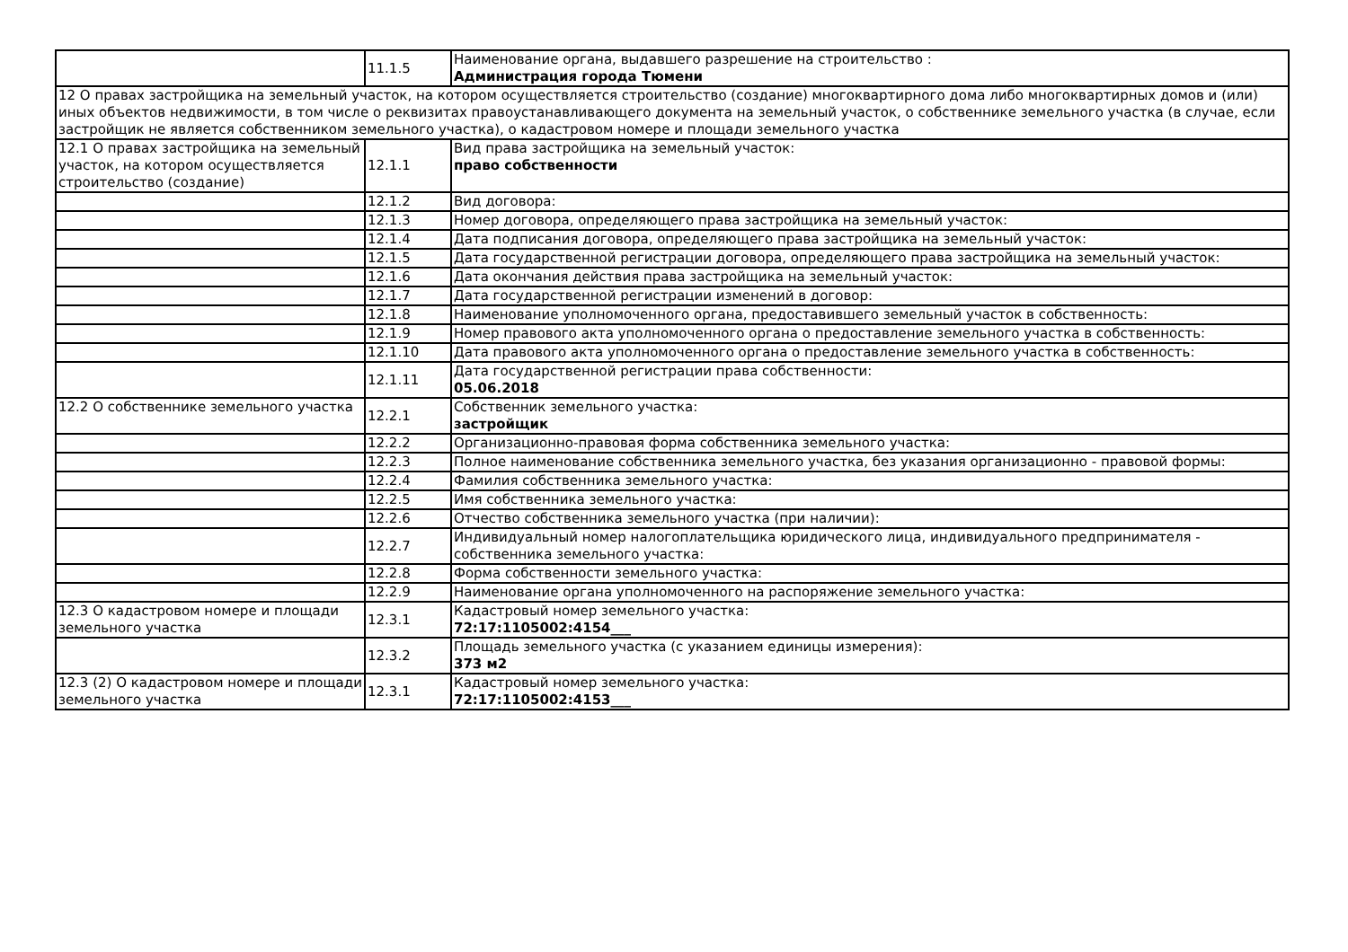| | 11.1.5 | Наименование органа, выдавшего разрешение на строительство : Администрация города Тюмени |
| 12 О правах застройщика на земельный участок, на котором осуществляется строительство (создание) многоквартирного дома либо многоквартирных домов и (или) иных объектов недвижимости, в том числе о реквизитах правоустанавливающего документа на земельный участок, о собственнике земельного участка (в случае, если застройщик не является собственником земельного участка), о кадастровом номере и площади земельного участка | | |
| 12.1 О правах застройщика на земельный участок, на котором осуществляется строительство (создание) | 12.1.1 | Вид права застройщика на земельный участок: право собственности |
| | 12.1.2 | Вид договора: |
| | 12.1.3 | Номер договора, определяющего права застройщика на земельный участок: |
| | 12.1.4 | Дата подписания договора, определяющего права застройщика на земельный участок: |
| | 12.1.5 | Дата государственной регистрации договора, определяющего права застройщика на земельный участок: |
| | 12.1.6 | Дата окончания действия права застройщика на земельный участок: |
| | 12.1.7 | Дата государственной регистрации изменений в договор: |
| | 12.1.8 | Наименование уполномоченного органа, предоставившего земельный участок в собственность: |
| | 12.1.9 | Номер правового акта уполномоченного органа о предоставление земельного участка в собственность: |
| | 12.1.10 | Дата правового акта уполномоченного органа о предоставление земельного участка в собственность: |
| | 12.1.11 | Дата государственной регистрации права собственности: 05.06.2018 |
| 12.2 О собственнике земельного участка | 12.2.1 | Собственник земельного участка: застройщик |
| | 12.2.2 | Организационно-правовая форма собственника земельного участка: |
| | 12.2.3 | Полное наименование собственника земельного участка, без указания организационно - правовой формы: |
| | 12.2.4 | Фамилия собственника земельного участка: |
| | 12.2.5 | Имя собственника земельного участка: |
| | 12.2.6 | Отчество собственника земельного участка (при наличии): |
| | 12.2.7 | Индивидуальный номер налогоплательщика юридического лица, индивидуального предпринимателя - собственника земельного участка: |
| | 12.2.8 | Форма собственности земельного участка: |
| | 12.2.9 | Наименование органа уполномоченного на распоряжение земельного участка: |
| 12.3 О кадастровом номере и площади земельного участка | 12.3.1 | Кадастровый номер земельного участка: 72:17:1105002:4154___ |
| | 12.3.2 | Площадь земельного участка (с указанием единицы измерения): 373 м2 |
| 12.3 (2) О кадастровом номере и площади земельного участка | 12.3.1 | Кадастровый номер земельного участка: 72:17:1105002:4153___ |